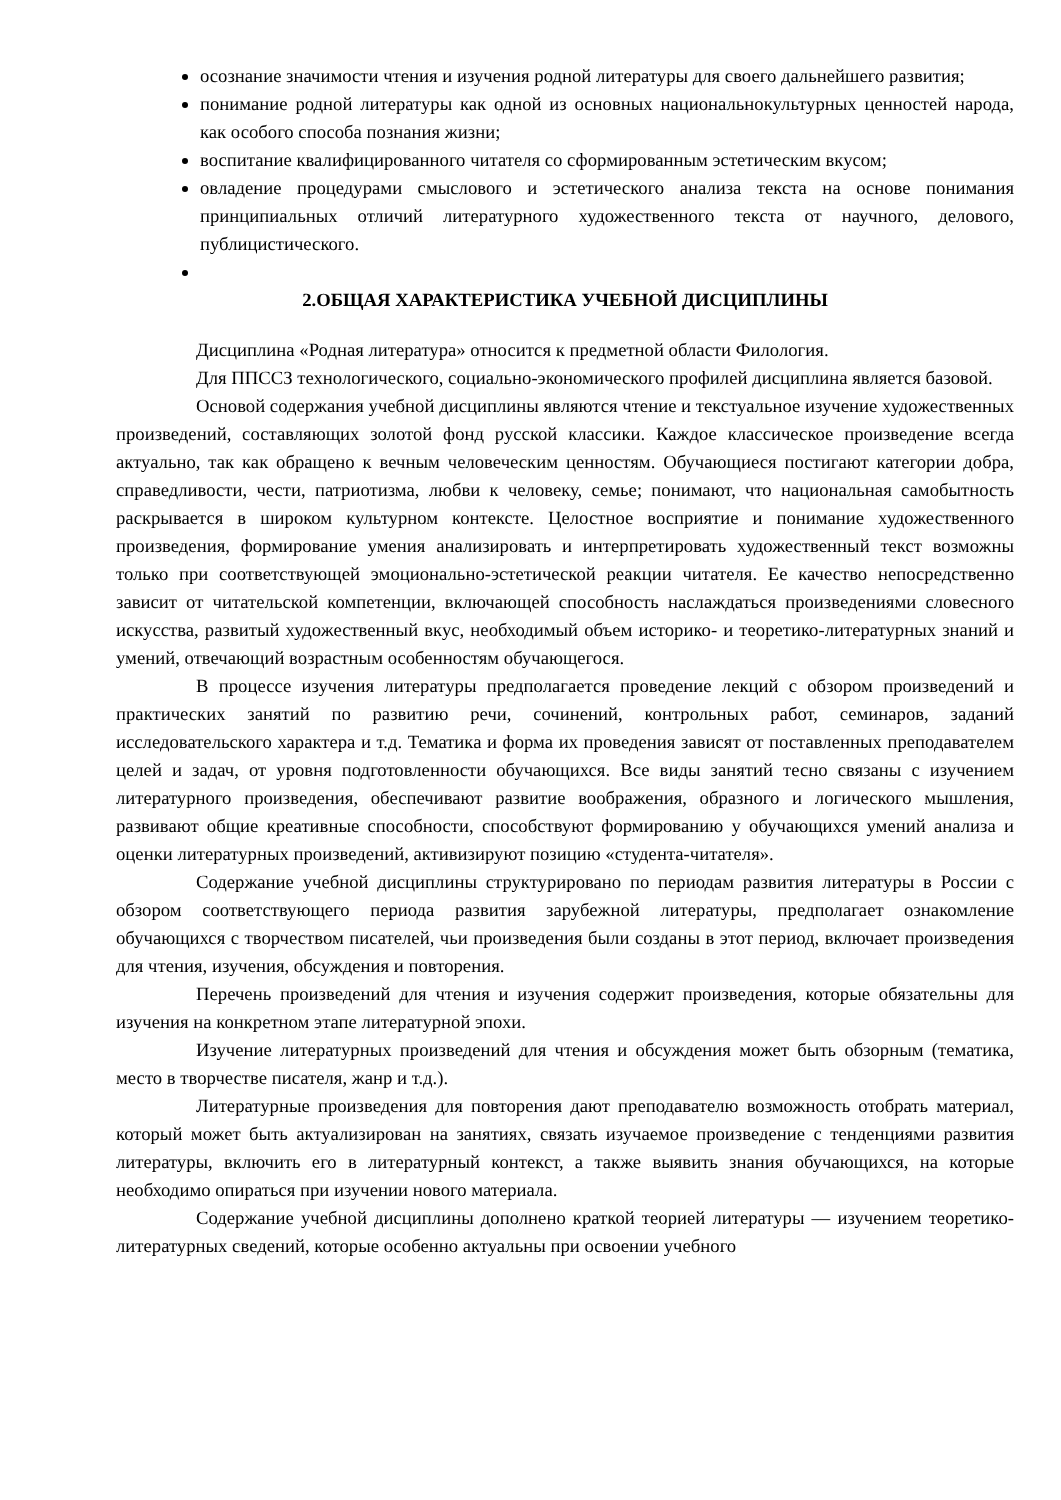осознание значимости чтения и изучения родной литературы для своего дальнейшего развития;
понимание родной литературы как одной из основных национальнокультурных ценностей народа, как особого способа познания жизни;
воспитание квалифицированного читателя со сформированным эстетическим вкусом;
овладение процедурами смыслового и эстетического анализа текста на основе понимания принципиальных отличий литературного художественного текста от научного, делового, публицистического.
2.ОБЩАЯ ХАРАКТЕРИСТИКА УЧЕБНОЙ ДИСЦИПЛИНЫ
Дисциплина «Родная литература» относится к предметной области Филология.
Для ППССЗ технологического, социально-экономического профилей дисциплина является базовой.
Основой содержания учебной дисциплины являются чтение и текстуальное изучение художественных произведений, составляющих золотой фонд русской классики. Каждое классическое произведение всегда актуально, так как обращено к вечным человеческим ценностям. Обучающиеся постигают категории добра, справедливости, чести, патриотизма, любви к человеку, семье; понимают, что национальная самобытность раскрывается в широком культурном контексте. Целостное восприятие и понимание художественного произведения, формирование умения анализировать и интерпретировать художественный текст возможны только при соответствующей эмоционально-эстетической реакции читателя. Ее качество непосредственно зависит от читательской компетенции, включающей способность наслаждаться произведениями словесного искусства, развитый художественный вкус, необходимый объем историко- и теоретико-литературных знаний и умений, отвечающий возрастным особенностям обучающегося.
В процессе изучения литературы предполагается проведение лекций с обзором произведений и практических занятий по развитию речи, сочинений, контрольных работ, семинаров, заданий исследовательского характера и т.д. Тематика и форма их проведения зависят от поставленных преподавателем целей и задач, от уровня подготовленности обучающихся. Все виды занятий тесно связаны с изучением литературного произведения, обеспечивают развитие воображения, образного и логического мышления, развивают общие креативные способности, способствуют формированию у обучающихся умений анализа и оценки литературных произведений, активизируют позицию «студента-читателя».
Содержание учебной дисциплины структурировано по периодам развития литературы в России с обзором соответствующего периода развития зарубежной литературы, предполагает ознакомление обучающихся с творчеством писателей, чьи произведения были созданы в этот период, включает произведения для чтения, изучения, обсуждения и повторения.
Перечень произведений для чтения и изучения содержит произведения, которые обязательны для изучения на конкретном этапе литературной эпохи.
Изучение литературных произведений для чтения и обсуждения может быть обзорным (тематика, место в творчестве писателя, жанр и т.д.).
Литературные произведения для повторения дают преподавателю возможность отобрать материал, который может быть актуализирован на занятиях, связать изучаемое произведение с тенденциями развития литературы, включить его в литературный контекст, а также выявить знания обучающихся, на которые необходимо опираться при изучении нового материала.
Содержание учебной дисциплины дополнено краткой теорией литературы — изучением теоретико-литературных сведений, которые особенно актуальны при освоении учебного